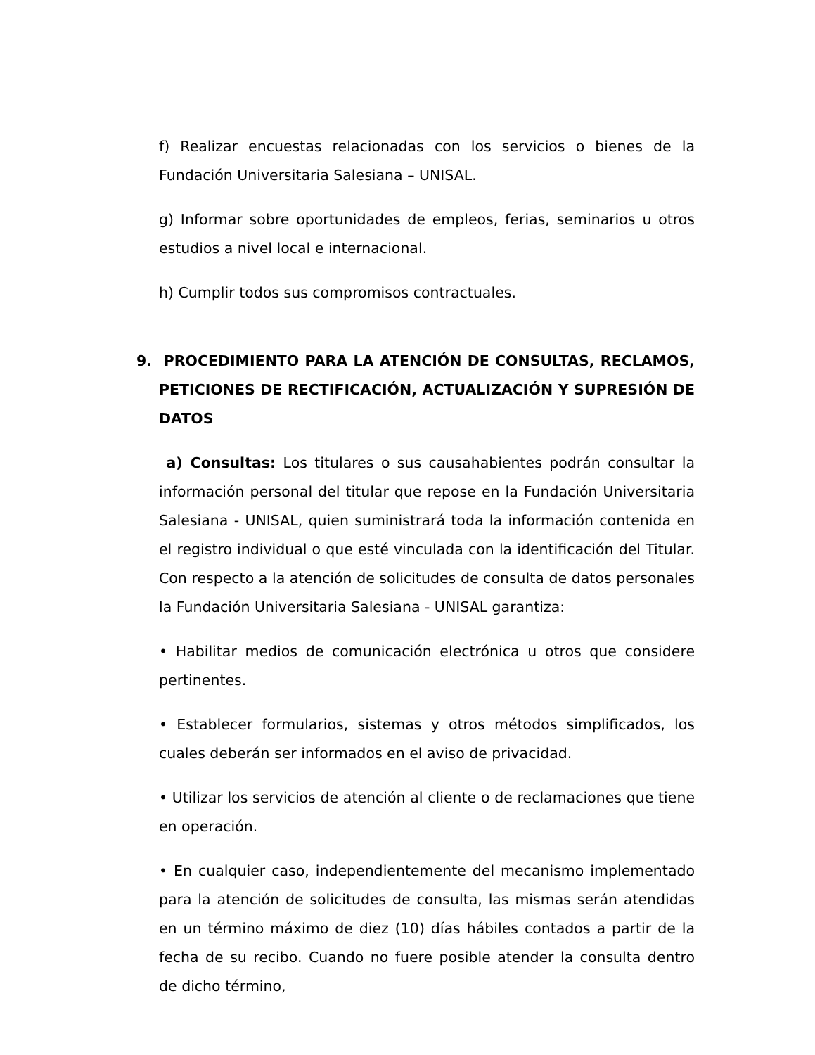f) Realizar encuestas relacionadas con los servicios o bienes de la Fundación Universitaria Salesiana – UNISAL.
g) Informar sobre oportunidades de empleos, ferias, seminarios u otros estudios a nivel local e internacional.
h) Cumplir todos sus compromisos contractuales.
9. PROCEDIMIENTO PARA LA ATENCIÓN DE CONSULTAS, RECLAMOS, PETICIONES DE RECTIFICACIÓN, ACTUALIZACIÓN Y SUPRESIÓN DE DATOS
a) Consultas: Los titulares o sus causahabientes podrán consultar la información personal del titular que repose en la Fundación Universitaria Salesiana - UNISAL, quien suministrará toda la información contenida en el registro individual o que esté vinculada con la identificación del Titular. Con respecto a la atención de solicitudes de consulta de datos personales la Fundación Universitaria Salesiana - UNISAL garantiza:
• Habilitar medios de comunicación electrónica u otros que considere pertinentes.
• Establecer formularios, sistemas y otros métodos simplificados, los cuales deberán ser informados en el aviso de privacidad.
• Utilizar los servicios de atención al cliente o de reclamaciones que tiene en operación.
• En cualquier caso, independientemente del mecanismo implementado para la atención de solicitudes de consulta, las mismas serán atendidas en un término máximo de diez (10) días hábiles contados a partir de la fecha de su recibo. Cuando no fuere posible atender la consulta dentro de dicho término,